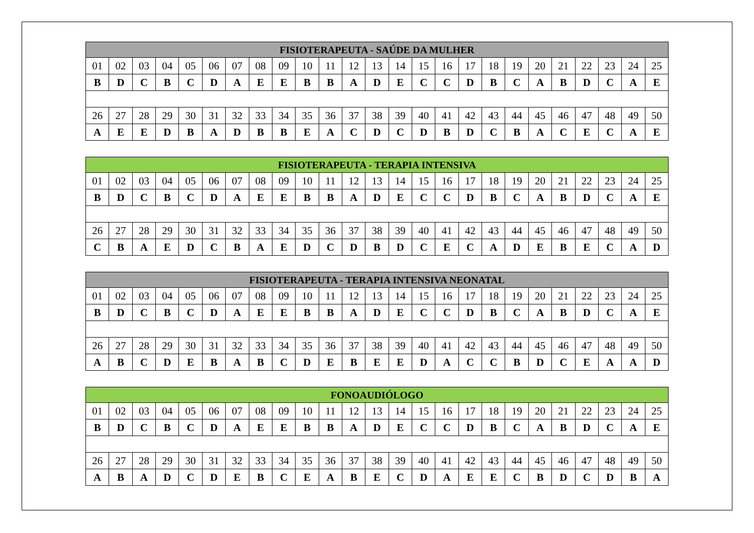| FISIOTERAPEUTA - SAÚDE DA MULHER | | | | | | | | | | | | | | | | | | | | | | | | |
| --- | --- | --- | --- | --- | --- | --- | --- | --- | --- | --- | --- | --- | --- | --- | --- | --- | --- | --- | --- | --- | --- | --- | --- | --- |
| 01 | 02 | 03 | 04 | 05 | 06 | 07 | 08 | 09 | 10 | 11 | 12 | 13 | 14 | 15 | 16 | 17 | 18 | 19 | 20 | 21 | 22 | 23 | 24 | 25 |
| B | D | C | B | C | D | A | E | E | B | B | A | D | E | C | C | D | B | C | A | B | D | C | A | E |
| 26 | 27 | 28 | 29 | 30 | 31 | 32 | 33 | 34 | 35 | 36 | 37 | 38 | 39 | 40 | 41 | 42 | 43 | 44 | 45 | 46 | 47 | 48 | 49 | 50 |
| A | E | E | D | B | A | D | B | B | E | A | C | D | C | D | B | D | C | B | A | C | E | C | A | E |
| FISIOTERAPEUTA - TERAPIA INTENSIVA | | | | | | | | | | | | | | | | | | | | | | | | |
| --- | --- | --- | --- | --- | --- | --- | --- | --- | --- | --- | --- | --- | --- | --- | --- | --- | --- | --- | --- | --- | --- | --- | --- | --- |
| 01 | 02 | 03 | 04 | 05 | 06 | 07 | 08 | 09 | 10 | 11 | 12 | 13 | 14 | 15 | 16 | 17 | 18 | 19 | 20 | 21 | 22 | 23 | 24 | 25 |
| B | D | C | B | C | D | A | E | E | B | B | A | D | E | C | C | D | B | C | A | B | D | C | A | E |
| 26 | 27 | 28 | 29 | 30 | 31 | 32 | 33 | 34 | 35 | 36 | 37 | 38 | 39 | 40 | 41 | 42 | 43 | 44 | 45 | 46 | 47 | 48 | 49 | 50 |
| C | B | A | E | D | C | B | A | E | D | C | D | B | D | C | E | C | A | D | E | B | E | C | A | D |
| FISIOTERAPEUTA - TERAPIA INTENSIVA NEONATAL | | | | | | | | | | | | | | | | | | | | | | | | |
| --- | --- | --- | --- | --- | --- | --- | --- | --- | --- | --- | --- | --- | --- | --- | --- | --- | --- | --- | --- | --- | --- | --- | --- | --- |
| 01 | 02 | 03 | 04 | 05 | 06 | 07 | 08 | 09 | 10 | 11 | 12 | 13 | 14 | 15 | 16 | 17 | 18 | 19 | 20 | 21 | 22 | 23 | 24 | 25 |
| B | D | C | B | C | D | A | E | E | B | B | A | D | E | C | C | D | B | C | A | B | D | C | A | E |
| 26 | 27 | 28 | 29 | 30 | 31 | 32 | 33 | 34 | 35 | 36 | 37 | 38 | 39 | 40 | 41 | 42 | 43 | 44 | 45 | 46 | 47 | 48 | 49 | 50 |
| A | B | C | D | E | B | A | B | C | D | E | B | E | E | D | A | C | C | B | D | C | E | A | A | D |
| FONOAUDIÓLOGO | | | | | | | | | | | | | | | | | | | | | | | | |
| --- | --- | --- | --- | --- | --- | --- | --- | --- | --- | --- | --- | --- | --- | --- | --- | --- | --- | --- | --- | --- | --- | --- | --- | --- |
| 01 | 02 | 03 | 04 | 05 | 06 | 07 | 08 | 09 | 10 | 11 | 12 | 13 | 14 | 15 | 16 | 17 | 18 | 19 | 20 | 21 | 22 | 23 | 24 | 25 |
| B | D | C | B | C | D | A | E | E | B | B | A | D | E | C | C | D | B | C | A | B | D | C | A | E |
| 26 | 27 | 28 | 29 | 30 | 31 | 32 | 33 | 34 | 35 | 36 | 37 | 38 | 39 | 40 | 41 | 42 | 43 | 44 | 45 | 46 | 47 | 48 | 49 | 50 |
| A | B | A | D | C | D | E | B | C | E | A | B | E | C | D | A | E | E | C | B | D | C | D | B | A |